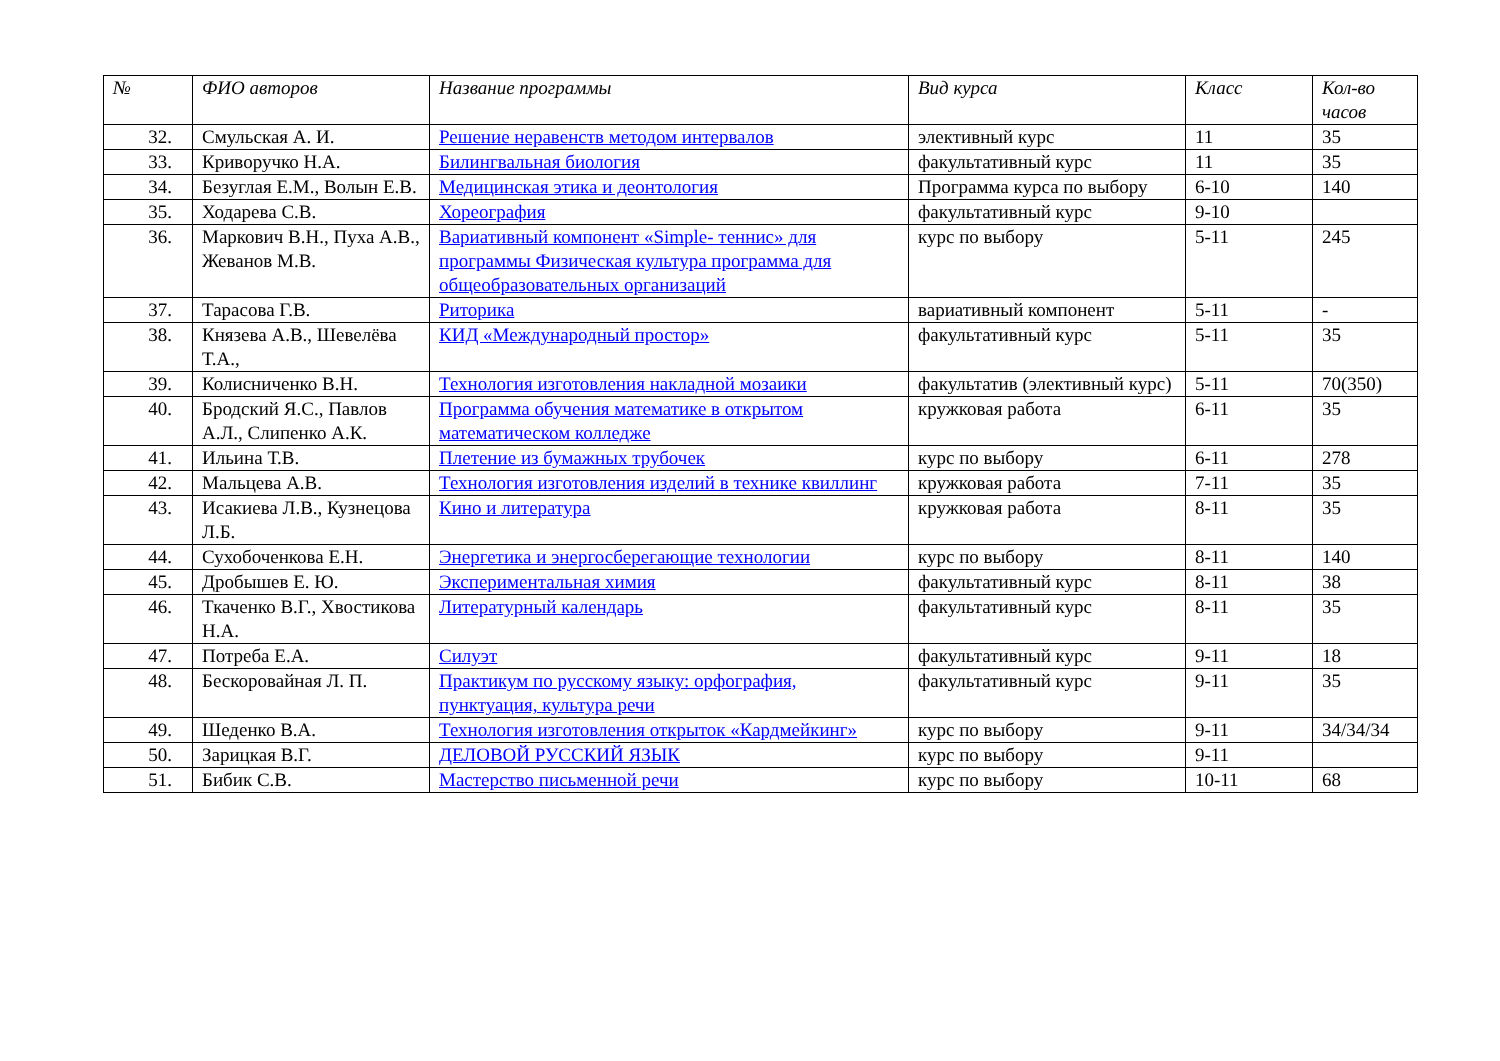| № | ФИО авторов | Название программы | Вид курса | Класс | Кол-во часов |
| --- | --- | --- | --- | --- | --- |
| 32. | Смульская А. И. | Решение неравенств методом интервалов | элективный курс | 11 | 35 |
| 33. | Криворучко Н.А. | Билингвальная биология | факультативный курс | 11 | 35 |
| 34. | Безуглая Е.М., Волын Е.В. | Медицинская этика и деонтология | Программа курса по выбору | 6-10 | 140 |
| 35. | Ходарева С.В. | Хореография | факультативный курс | 9-10 | |
| 36. | Маркович В.Н., Пуха А.В., Жеванов М.В. | Вариативный компонент «Simple- теннис» для программы Физическая культура программа для общеобразовательных организаций | курс по выбору | 5-11 | 245 |
| 37. | Тарасова Г.В. | Риторика | вариативный компонент | 5-11 | - |
| 38. | Князева А.В., Шевелёва Т.А., | КИД «Международный простор» | факультативный курс | 5-11 | 35 |
| 39. | Колисниченко В.Н. | Технология изготовления накладной мозаики | факультатив (элективный курс) | 5-11 | 70(350) |
| 40. | Бродский Я.С., Павлов А.Л., Слипенко А.К. | Программа обучения математике в открытом математическом колледже | кружковая работа | 6-11 | 35 |
| 41. | Ильина Т.В. | Плетение из бумажных трубочек | курс по выбору | 6-11 | 278 |
| 42. | Мальцева А.В. | Технология изготовления изделий в технике квиллинг | кружковая работа | 7-11 | 35 |
| 43. | Исакиева Л.В., Кузнецова Л.Б. | Кино и литература | кружковая работа | 8-11 | 35 |
| 44. | Сухобоченкова Е.Н. | Энергетика и энергосберегающие технологии | курс по выбору | 8-11 | 140 |
| 45. | Дробышев Е. Ю. | Экспериментальная химия | факультативный курс | 8-11 | 38 |
| 46. | Ткаченко В.Г., Хвостикова Н.А. | Литературный календарь | факультативный курс | 8-11 | 35 |
| 47. | Потреба Е.А. | Силуэт | факультативный курс | 9-11 | 18 |
| 48. | Бескоровайная Л. П. | Практикум по русскому языку: орфография, пунктуация, культура речи | факультативный курс | 9-11 | 35 |
| 49. | Шеденко В.А. | Технология изготовления открыток «Кардмейкинг» | курс по выбору | 9-11 | 34/34/34 |
| 50. | Зарицкая В.Г. | ДЕЛОВОЙ РУССКИЙ ЯЗЫК | курс по выбору | 9-11 | |
| 51. | Бибик С.В. | Мастерство письменной речи | курс по выбору | 10-11 | 68 |